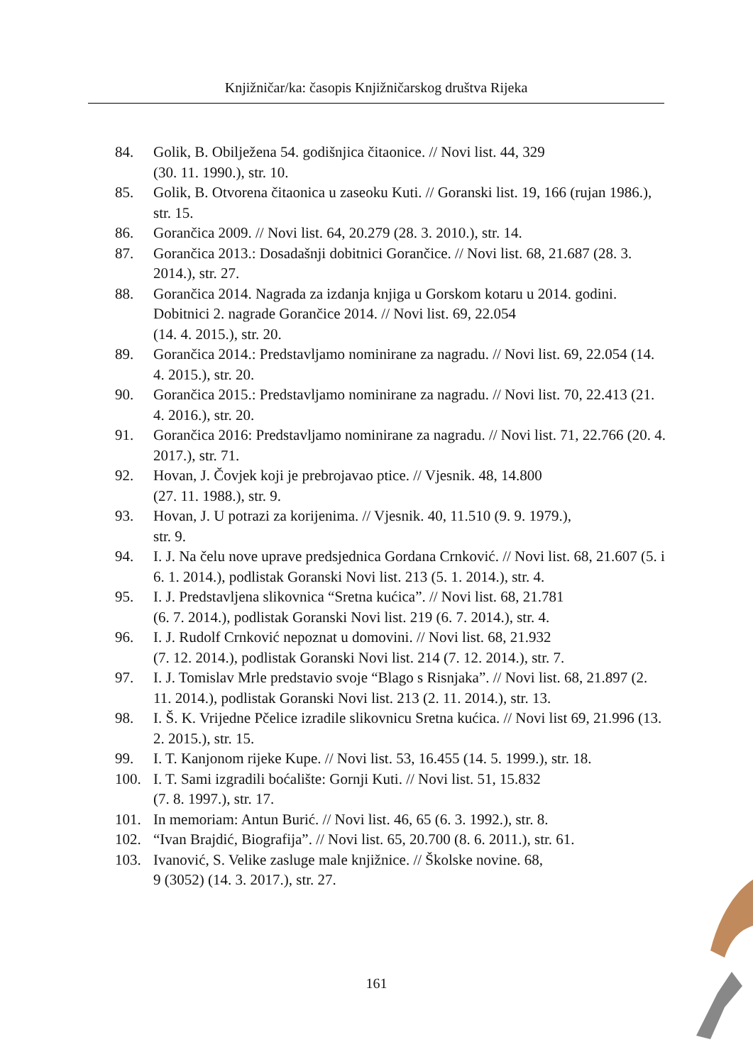Knjižničar/ka: časopis Knjižničarskog društva Rijeka
84. Golik, B. Obilježena 54. godišnjica čitaonice. // Novi list. 44, 329
(30. 11. 1990.), str. 10.
85. Golik, B. Otvorena čitaonica u zaseoku Kuti. // Goranski list. 19, 166 (rujan 1986.), str. 15.
86. Gorančica 2009. // Novi list. 64, 20.279 (28. 3. 2010.), str. 14.
87. Gorančica 2013.: Dosadašnji dobitnici Gorančice. // Novi list. 68, 21.687 (28. 3. 2014.), str. 27.
88. Gorančica 2014. Nagrada za izdanja knjiga u Gorskom kotaru u 2014. godini. Dobitnici 2. nagrade Gorančice 2014. // Novi list. 69, 22.054
(14. 4. 2015.), str. 20.
89. Gorančica 2014.: Predstavljamo nominirane za nagradu. // Novi list. 69, 22.054 (14. 4. 2015.), str. 20.
90. Gorančica 2015.: Predstavljamo nominirane za nagradu. // Novi list. 70, 22.413 (21. 4. 2016.), str. 20.
91. Gorančica 2016: Predstavljamo nominirane za nagradu. // Novi list. 71, 22.766 (20. 4. 2017.), str. 71.
92. Hovan, J. Čovjek koji je prebrojavao ptice. // Vjesnik. 48, 14.800
(27. 11. 1988.), str. 9.
93. Hovan, J. U potrazi za korijenima. // Vjesnik. 40, 11.510 (9. 9. 1979.),
str. 9.
94. I. J. Na čelu nove uprave predsjednica Gordana Crnković. // Novi list. 68, 21.607 (5. i 6. 1. 2014.), podlistak Goranski Novi list. 213 (5. 1. 2014.), str. 4.
95. I. J. Predstavljena slikovnica “Sretna kućica”. // Novi list. 68, 21.781
(6. 7. 2014.), podlistak Goranski Novi list. 219 (6. 7. 2014.), str. 4.
96. I. J. Rudolf Crnković nepoznat u domovini. // Novi list. 68, 21.932
(7. 12. 2014.), podlistak Goranski Novi list. 214 (7. 12. 2014.), str. 7.
97. I. J. Tomislav Mrle predstavio svoje “Blago s Risnjaka”. // Novi list. 68, 21.897 (2. 11. 2014.), podlistak Goranski Novi list. 213 (2. 11. 2014.), str. 13.
98. I. Š. K. Vrijedne Pčelice izradile slikovnicu Sretna kućica. // Novi list 69, 21.996 (13. 2. 2015.), str. 15.
99. I. T. Kanjonom rijeke Kupe. // Novi list. 53, 16.455 (14. 5. 1999.), str. 18.
100. I. T. Sami izgradili boćalište: Gornji Kuti. // Novi list. 51, 15.832
(7. 8. 1997.), str. 17.
101. In memoriam: Antun Burić. // Novi list. 46, 65 (6. 3. 1992.), str. 8.
102. “Ivan Brajdić, Biografija”. // Novi list. 65, 20.700 (8. 6. 2011.), str. 61.
103. Ivanović, S. Velike zasluge male knjižnice. // Školske novine. 68,
9 (3052) (14. 3. 2017.), str. 27.
161